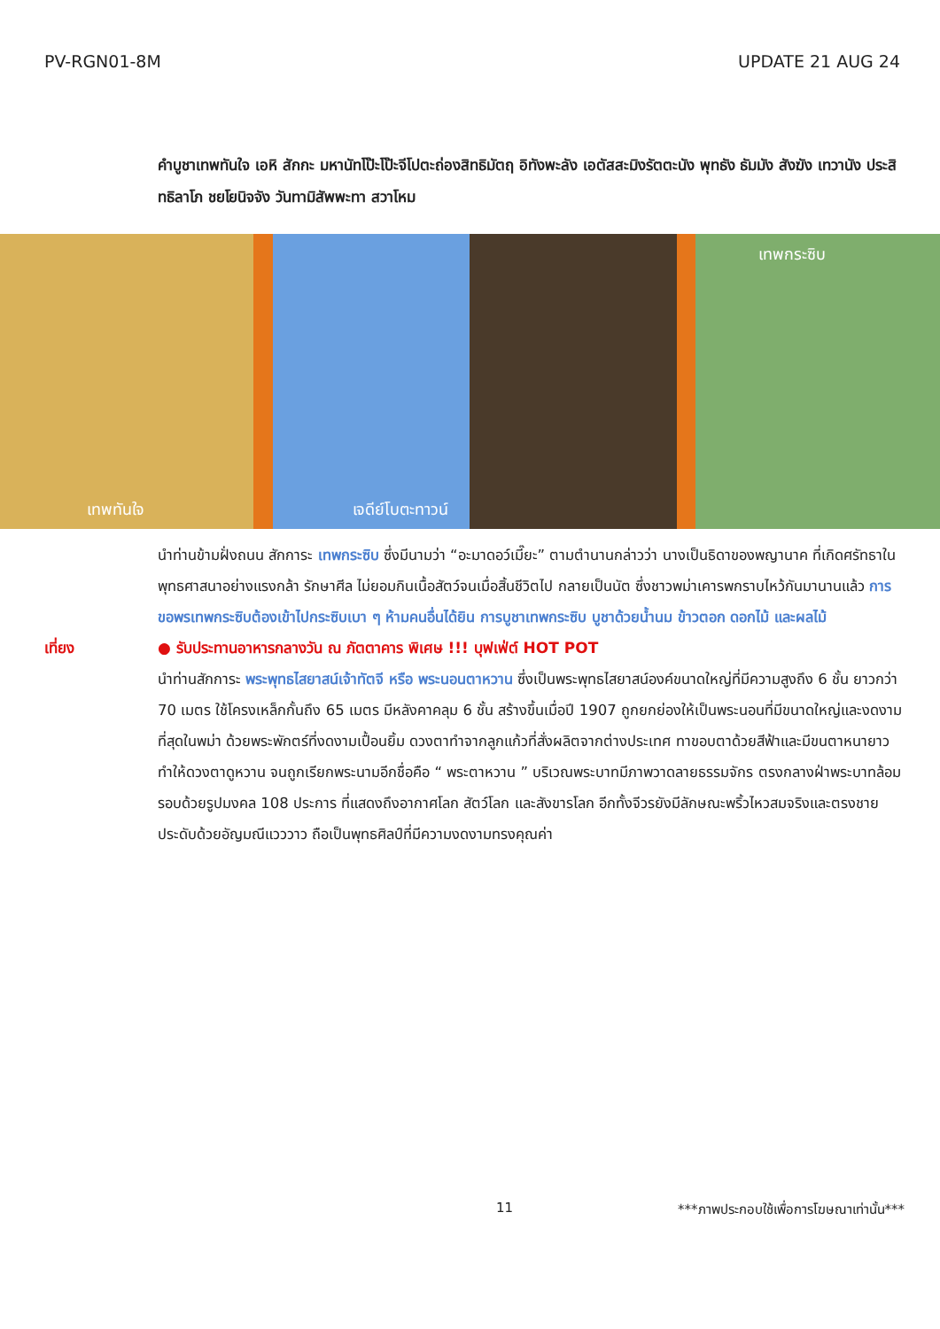PV-RGN01-8M UPDATE 21 AUG 24
คำบูชาเทพทันใจ เอหิ สักกะ มหานัทโป๊ะโป๊ะจีโปตะถ่องสิทธิมัตฤ อิทังพะลัง เอตัสสะมิงรัตตะนัง พุทธัง ธัมมัง สังฆัง เทวานัง ประสิทธิลาโภ ชยโยนิจจัง วันทามิสัพพะทา สวาโหม
เทพทันใจ เจดีย์โบตะทาวน์ เทพกระซิบ
นำท่านข้ามฝั่งถนน สักการะ เทพกระซิบ ซึ่งมีนามว่า “อะมาดอว์เมี๊ยะ” ตามตำนานกล่าวว่า นางเป็นธิดาของพญานาค ที่เกิดศรัทธาในพุทธศาสนาอย่างแรงกล้า รักษาศีล ไม่ยอมกินเนื้อสัตว์จนเมื่อสิ้นชีวิตไป กลายเป็นนัต ซึ่งชาวพม่าเคารพกราบไหว้กันมานานแล้ว การขอพรเทพกระซิบต้องเข้าไปกระซิบเบา ๆ ห้ามคนอื่นได้ยิน การบูชาเทพกระซิบ บูชาด้วยน้ำนม ข้าวตอก ดอกไม้ และผลไม้
เที่ยง ● รับประทานอาหารกลางวัน ณ ภัตตาคาร พิเศษ !!! บุฟเฟ่ต์ HOT POT
นำท่านสักการะ พระพุทธไสยาสน์เจ้าทัตจี หรือ พระนอนตาหวาน ซึ่งเป็นพระพุทธไสยาสน์องค์ขนาดใหญ่ที่มีความสูงถึง 6 ชั้น ยาวกว่า 70 เมตร ใช้โครงเหล็กกั้นถึง 65 เมตร มีหลังคาคลุม 6 ชั้น สร้างขึ้นเมื่อปี 1907 ถูกยกย่องให้เป็นพระนอนที่มีขนาดใหญ่และงดงามที่สุดในพม่า ด้วยพระพักตร์ที่งดงามเปื้อนยิ้ม ดวงตาทำจากลูกแก้วที่สั่งผลิตจากต่างประเทศ ทาขอบตาด้วยสีฟ้าและมีขนตาหนายาวทำให้ดวงตาดูหวาน จนถูกเรียกพระนามอีกชื่อคือ “ พระตาหวาน ” บริเวณพระบาทมีภาพวาดลายธรรมจักร ตรงกลางฝ่าพระบาทล้อมรอบด้วยรูปมงคล 108 ประการ ที่แสดงถึงอากาศโลก สัตว์โลก และสังขารโลก อีกทั้งจีวรยังมีลักษณะพริ้วไหวสมจริงและตรงชายประดับด้วยอัญมณีแวววาว ถือเป็นพุทธศิลป์ที่มีความงดงามทรงคุณค่า
11 ***ภาพประกอบใช้เพื่อการโฆษณาเท่านั้น***